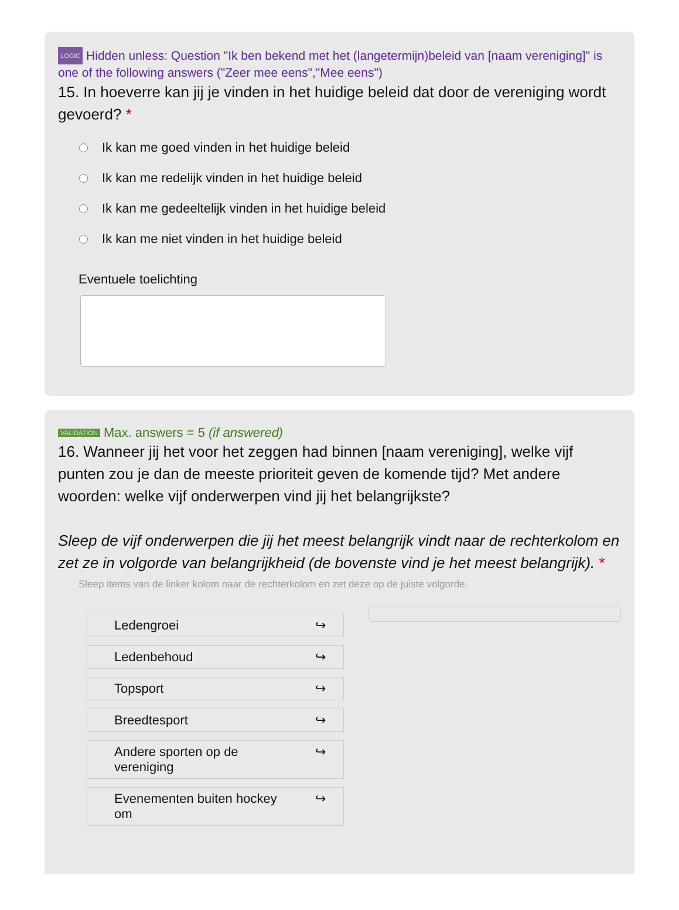LOGIC Hidden unless: Question "Ik ben bekend met het (langetermijn)beleid van [naam vereniging]" is one of the following answers ("Zeer mee eens","Mee eens")
15. In hoeverre kan jij je vinden in het huidige beleid dat door de vereniging wordt gevoerd? *
Ik kan me goed vinden in het huidige beleid
Ik kan me redelijk vinden in het huidige beleid
Ik kan me gedeeltelijk vinden in het huidige beleid
Ik kan me niet vinden in het huidige beleid
Eventuele toelichting
VALIDATION Max. answers = 5 (if answered)
16. Wanneer jij het voor het zeggen had binnen [naam vereniging], welke vijf punten zou je dan de meeste prioriteit geven de komende tijd? Met andere woorden: welke vijf onderwerpen vind jij het belangrijkste?
Sleep de vijf onderwerpen die jij het meest belangrijk vindt naar de rechterkolom en zet ze in volgorde van belangrijkheid (de bovenste vind je het meest belangrijk). *
Sleep items van de linker kolom naar de rechterkolom en zet deze op de juiste volgorde.
Ledengroei ↪
Ledenbehoud ↪
Topsport ↪
Breedtesport ↪
Andere sporten op de
vereniging ↪
Evenementen buiten hockey
om ↪